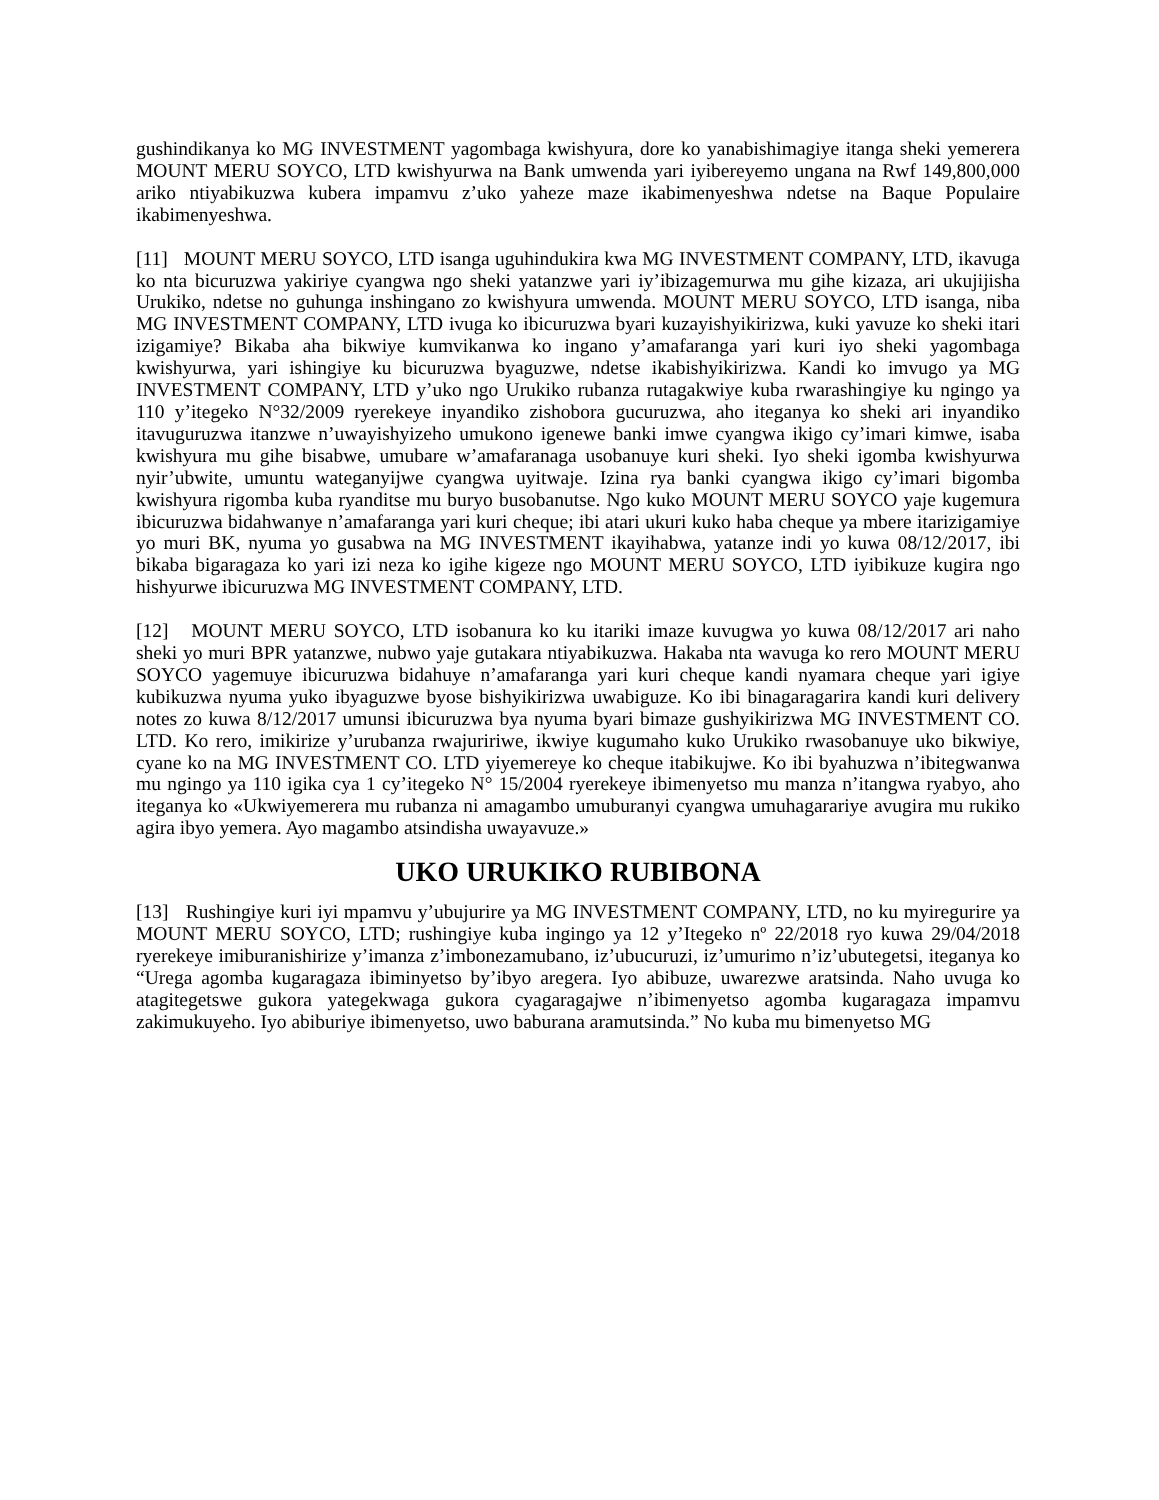gushindikanya ko MG INVESTMENT yagombaga kwishyura, dore ko yanabishimagiye itanga sheki yemerera MOUNT MERU SOYCO, LTD kwishyurwa na Bank umwenda yari iyibereyemo ungana na Rwf 149,800,000 ariko ntiyabikuzwa kubera impamvu z’uko yaheze maze ikabimenyeshwa ndetse na Baque Populaire ikabimenyeshwa.
[11] MOUNT MERU SOYCO, LTD isanga uguhindukira kwa MG INVESTMENT COMPANY, LTD, ikavuga ko nta bicuruzwa yakiriye cyangwa ngo sheki yatanzwe yari iy’ibizagemurwa mu gihe kizaza, ari ukujijisha Urukiko, ndetse no guhunga inshingano zo kwishyura umwenda. MOUNT MERU SOYCO, LTD isanga, niba MG INVESTMENT COMPANY, LTD ivuga ko ibicuruzwa byari kuzayishyikirizwa, kuki yavuze ko sheki itari izigamiye? Bikaba aha bikwiye kumvikanwa ko ingano y’amafaranga yari kuri iyo sheki yagombaga kwishyurwa, yari ishingiye ku bicuruzwa byaguzwe, ndetse ikabishyikirizwa. Kandi ko imvugo ya MG INVESTMENT COMPANY, LTD y’uko ngo Urukiko rubanza rutagakwiye kuba rwarashingiye ku ngingo ya 110 y’itegeko N°32/2009 ryerekeye inyandiko zishobora gucuruzwa, aho iteganya ko sheki ari inyandiko itavuguruzwa itanzwe n’uwayishyizeho umukono igenewe banki imwe cyangwa ikigo cy’imari kimwe, isaba kwishyura mu gihe bisabwe, umubare w’amafaranaga usobanuye kuri sheki. Iyo sheki igomba kwishyurwa nyir’ubwite, umuntu wateganyijwe cyangwa uyitwaje. Izina rya banki cyangwa ikigo cy’imari bigomba kwishyura rigomba kuba ryanditse mu buryo busobanutse. Ngo kuko MOUNT MERU SOYCO yaje kugemura ibicuruzwa bidahwanye n’amafaranga yari kuri cheque; ibi atari ukuri kuko haba cheque ya mbere itarizigamiye yo muri BK, nyuma yo gusabwa na MG INVESTMENT ikayihabwa, yatanze indi yo kuwa 08/12/2017, ibi bikaba bigaragaza ko yari izi neza ko igihe kigeze ngo MOUNT MERU SOYCO, LTD iyibikuze kugira ngo hishyurwe ibicuruzwa MG INVESTMENT COMPANY, LTD.
[12] MOUNT MERU SOYCO, LTD isobanura ko ku itariki imaze kuvugwa yo kuwa 08/12/2017 ari naho sheki yo muri BPR yatanzwe, nubwo yaje gutakara ntiyabikuzwa. Hakaba nta wavuga ko rero MOUNT MERU SOYCO yagemuye ibicuruzwa bidahuye n’amafaranga yari kuri cheque kandi nyamara cheque yari igiye kubikuzwa nyuma yuko ibyaguzwe byose bishyikirizwa uwabiguze. Ko ibi binagaragarira kandi kuri delivery notes zo kuwa 8/12/2017 umunsi ibicuruzwa bya nyuma byari bimaze gushyikirizwa MG INVESTMENT CO. LTD. Ko rero, imikirize y’urubanza rwajuririwe, ikwiye kugumaho kuko Urukiko rwasobanuye uko bikwiye, cyane ko na MG INVESTMENT CO. LTD yiyemereye ko cheque itabikujwe. Ko ibi byahuzwa n’ibitegwanwa mu ngingo ya 110 igika cya 1 cy’itegeko N° 15/2004 ryerekeye ibimenyetso mu manza n’itangwa ryabyo, aho iteganya ko «Ukwiyemerera mu rubanza ni amagambo umuburanyi cyangwa umuhagarariye avugira mu rukiko agira ibyo yemera. Ayo magambo atsindisha uwayavuze.»
UKO URUKIKO RUBIBONA
[13] Rushingiye kuri iyi mpamvu y’ubujurire ya MG INVESTMENT COMPANY, LTD, no ku myiregurire ya MOUNT MERU SOYCO, LTD; rushingiye kuba ingingo ya 12 y’Itegeko nº 22/2018 ryo kuwa 29/04/2018 ryerekeye imiburanishirize y’imanza z’imbonezamubano, iz’ubucuruzi, iz’umurimo n’iz’ubutegetsi, iteganya ko “Urega agomba kugaragaza ibiminyetso by’ibyo aregera. Iyo abibuze, uwarezwe aratsinda. Naho uvuga ko atagitegetswe gukora yategekwaga gukora cyagaragajwe n’ibimenyetso agomba kugaragaza impamvu zakimukuyeho. Iyo abiburiye ibimenyetso, uwo baburana aramutsinda.” No kuba mu bimenyetso MG